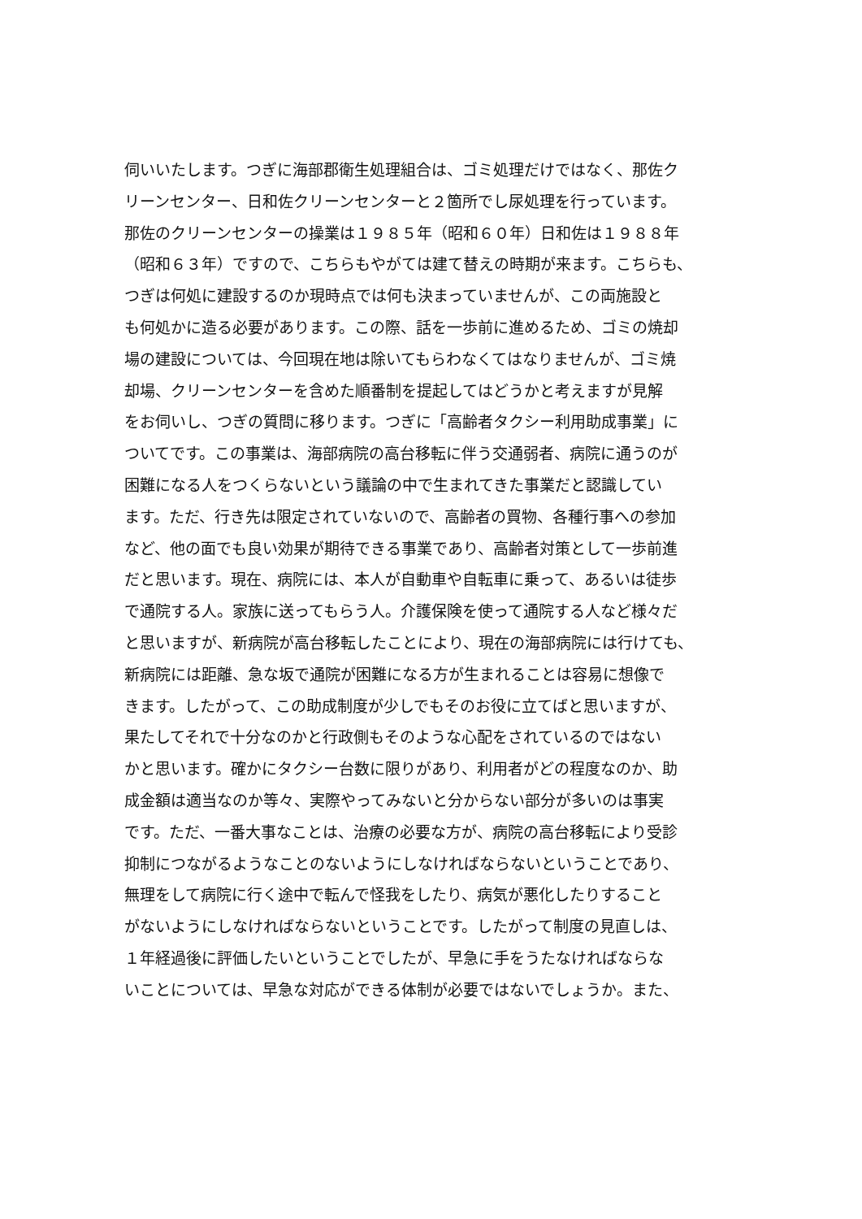伺いいたします。つぎに海部郡衛生処理組合は、ゴミ処理だけではなく、那佐ク
リーンセンター、日和佐クリーンセンターと２箇所でし尿処理を行っています。
那佐のクリーンセンターの操業は１９８５年（昭和６０年）日和佐は１９８８年
（昭和６３年）ですので、こちらもやがては建て替えの時期が来ます。こちらも、
つぎは何処に建設するのか現時点では何も決まっていませんが、この両施設と
も何処かに造る必要があります。この際、話を一歩前に進めるため、ゴミの焼却
場の建設については、今回現在地は除いてもらわなくてはなりませんが、ゴミ焼
却場、クリーンセンターを含めた順番制を提起してはどうかと考えますが見解
をお伺いし、つぎの質問に移ります。つぎに「高齢者タクシー利用助成事業」に
ついてです。この事業は、海部病院の高台移転に伴う交通弱者、病院に通うのが
困難になる人をつくらないという議論の中で生まれてきた事業だと認識してい
ます。ただ、行き先は限定されていないので、高齢者の買物、各種行事への参加
など、他の面でも良い効果が期待できる事業であり、高齢者対策として一歩前進
だと思います。現在、病院には、本人が自動車や自転車に乗って、あるいは徒歩
で通院する人。家族に送ってもらう人。介護保険を使って通院する人など様々だ
と思いますが、新病院が高台移転したことにより、現在の海部病院には行けても、
新病院には距離、急な坂で通院が困難になる方が生まれることは容易に想像で
きます。したがって、この助成制度が少しでもそのお役に立てばと思いますが、
果たしてそれで十分なのかと行政側もそのような心配をされているのではない
かと思います。確かにタクシー台数に限りがあり、利用者がどの程度なのか、助
成金額は適当なのか等々、実際やってみないと分からない部分が多いのは事実
です。ただ、一番大事なことは、治療の必要な方が、病院の高台移転により受診
抑制につながるようなことのないようにしなければならないということであり、
無理をして病院に行く途中で転んで怪我をしたり、病気が悪化したりすること
がないようにしなければならないということです。したがって制度の見直しは、
１年経過後に評価したいということでしたが、早急に手をうたなければならな
いことについては、早急な対応ができる体制が必要ではないでしょうか。また、